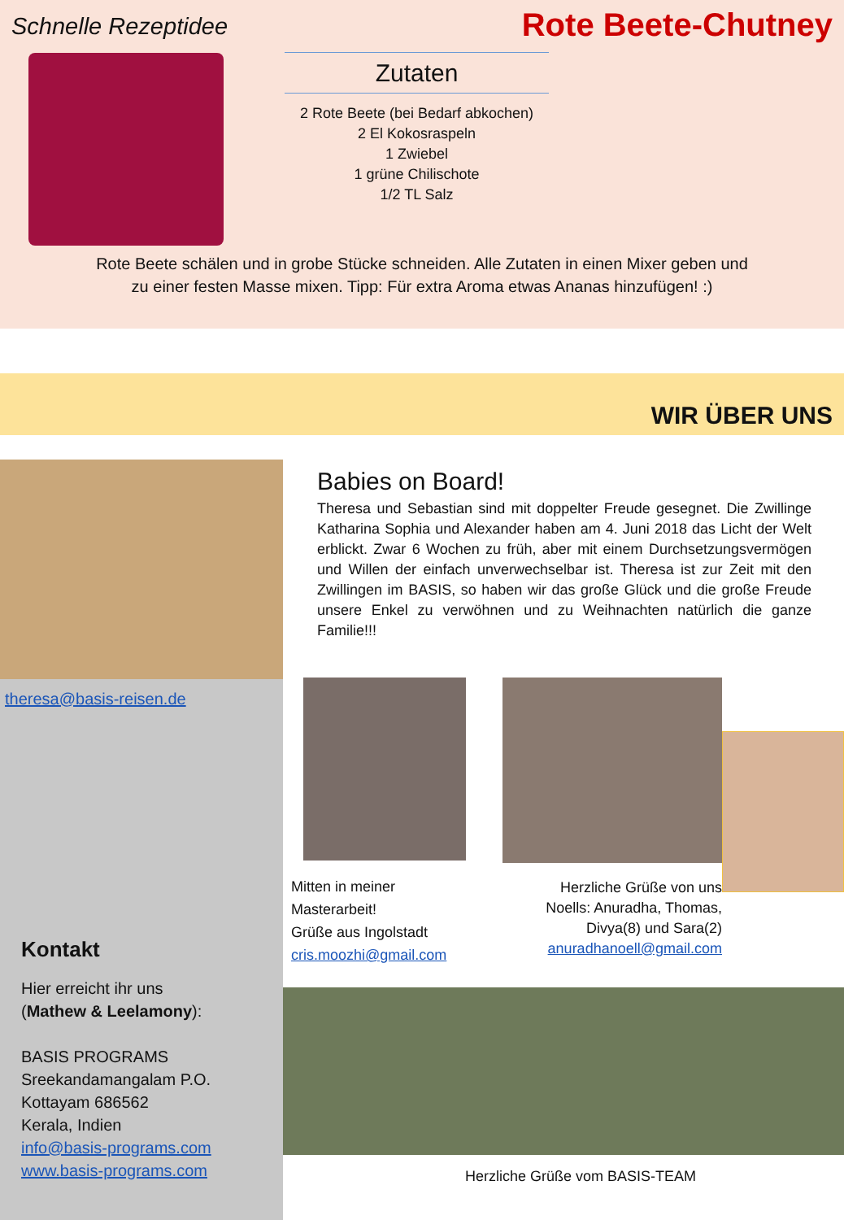Schnelle Rezeptidee
Rote Beete-Chutney
Zutaten
2 Rote Beete (bei Bedarf abkochen)
2 El Kokosraspeln
1 Zwiebel
1 grüne Chilischote
1/2 TL Salz
Rote Beete schälen und in grobe Stücke schneiden. Alle Zutaten in einen Mixer geben und
zu einer festen Masse mixen. Tipp: Für extra Aroma etwas Ananas hinzufügen! :)
WIR ÜBER UNS
theresa@basis-reisen.de
Kontakt
Hier erreicht ihr uns
(Mathew & Leelamony):
BASIS PROGRAMS
Sreekandamangalam P.O.
Kottayam 686562
Kerala, Indien
info@basis-programs.com
www.basis-programs.com
Babies on Board!
Theresa und Sebastian sind mit doppelter Freude gesegnet. Die Zwillinge Katharina Sophia und Alexander haben am 4. Juni 2018 das Licht der Welt erblickt. Zwar 6 Wochen zu früh, aber mit einem Durchsetzungsvermögen und Willen der einfach unverwechselbar ist. Theresa ist zur Zeit mit den Zwillingen im BASIS, so haben wir das große Glück und die große Freude unsere Enkel zu verwöhnen und zu Weihnachten natürlich die ganze Familie!!!
Mitten in meiner
Masterarbeit!
Grüße aus Ingolstadt
cris.moozhi@gmail.com
Herzliche Grüße von uns
Noells: Anuradha, Thomas,
Divya(8) und Sara(2)
anuradhanoell@gmail.com
Herzliche Grüße vom BASIS-TEAM